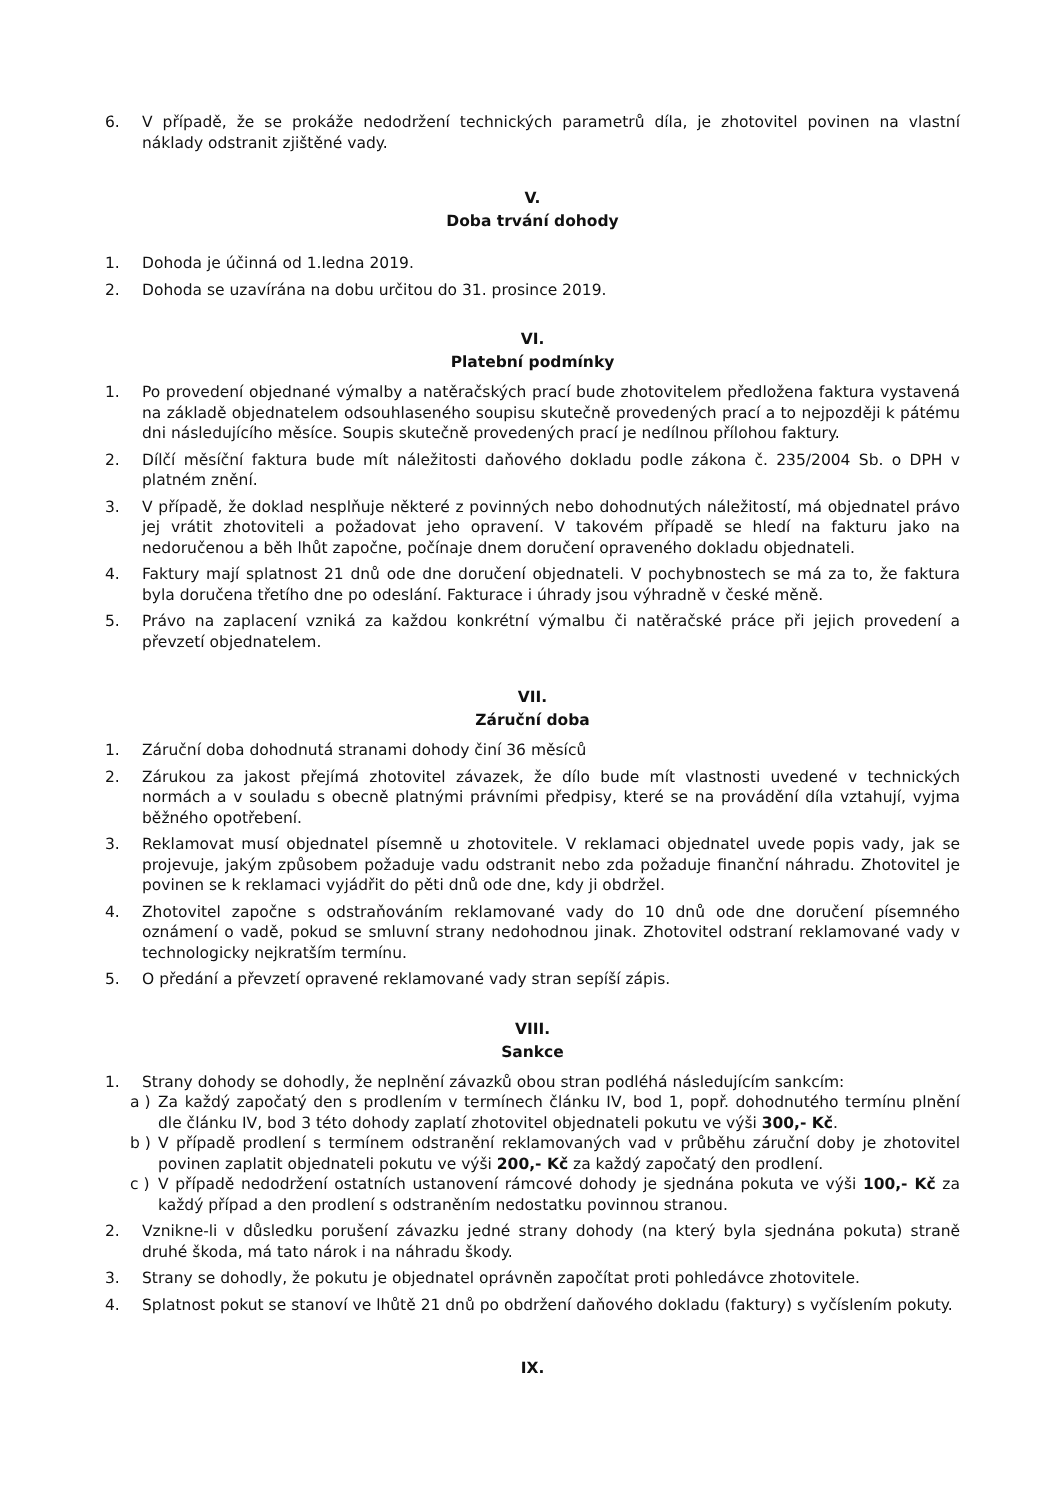6. V případě, že se prokáže nedodržení technických parametrů díla, je zhotovitel povinen na vlastní náklady odstranit zjištěné vady.
V.
Doba trvání dohody
1. Dohoda je účinná od 1.ledna 2019.
2. Dohoda se uzavírána na dobu určitou do 31. prosince 2019.
VI.
Platební podmínky
1. Po provedení objednané výmalby a natěračských prací bude zhotovitelem předložena faktura vystavená na základě objednatelem odsouhlaseného soupisu skutečně provedených prací a to nejpozději k pátému dni následujícího měsíce. Soupis skutečně provedených prací je nedílnou přílohou faktury.
2. Dílčí měsíční faktura bude mít náležitosti daňového dokladu podle zákona č. 235/2004 Sb. o DPH v platném znění.
3. V případě, že doklad nesplňuje některé z povinných nebo dohodnutých náležitostí, má objednatel právo jej vrátit zhotoviteli a požadovat jeho opravení. V takovém případě se hledí na fakturu jako na nedoručenou a běh lhůt započne, počínaje dnem doručení opraveného dokladu objednateli.
4. Faktury mají splatnost 21 dnů ode dne doručení objednateli. V pochybnostech se má za to, že faktura byla doručena třetího dne po odeslání. Fakturace i úhrady jsou výhradně v české měně.
5. Právo na zaplacení vzniká za každou konkrétní výmalbu či natěračské práce při jejich provedení a převzetí objednatelem.
VII.
Záruční doba
1. Záruční doba dohodnutá stranami dohody činí 36 měsíců
2. Zárukou za jakost přejímá zhotovitel závazek, že dílo bude mít vlastnosti uvedené v technických normách a v souladu s obecně platnými právními předpisy, které se na provádění díla vztahují, vyjma běžného opotřebení.
3. Reklamovat musí objednatel písemně u zhotovitele. V reklamaci objednatel uvede popis vady, jak se projevuje, jakým způsobem požaduje vadu odstranit nebo zda požaduje finanční náhradu. Zhotovitel je povinen se k reklamaci vyjádřit do pěti dnů ode dne, kdy ji obdržel.
4. Zhotovitel započne s odstraňováním reklamované vady do 10 dnů ode dne doručení písemného oznámení o vadě, pokud se smluvní strany nedohodnou jinak. Zhotovitel odstraní reklamované vady v technologicky nejkratším termínu.
5. O předání a převzetí opravené reklamované vady stran sepíší zápis.
VIII.
Sankce
1. Strany dohody se dohodly, že neplnění závazků obou stran podléhá následujícím sankcím:
a ) Za každý započatý den s prodlením v termínech článku IV, bod 1, popř. dohodnutého termínu plnění dle článku IV, bod 3 této dohody zaplatí zhotovitel objednateli pokutu ve výši 300,- Kč.
b ) V případě prodlení s termínem odstranění reklamovaných vad v průběhu záruční doby je zhotovitel povinen zaplatit objednateli pokutu ve výši 200,- Kč za každý započatý den prodlení.
c ) V případě nedodržení ostatních ustanovení rámcové dohody je sjednána pokuta ve výši 100,- Kč za každý případ a den prodlení s odstraněním nedostatku povinnou stranou.
2. Vznikne-li v důsledku porušení závazku jedné strany dohody (na který byla sjednána pokuta) straně druhé škoda, má tato nárok i na náhradu škody.
3. Strany se dohodly, že pokutu je objednatel oprávněn započítat proti pohledávce zhotovitele.
4. Splatnost pokut se stanoví ve lhůtě 21 dnů po obdržení daňového dokladu (faktury) s vyčíslením pokuty.
IX.